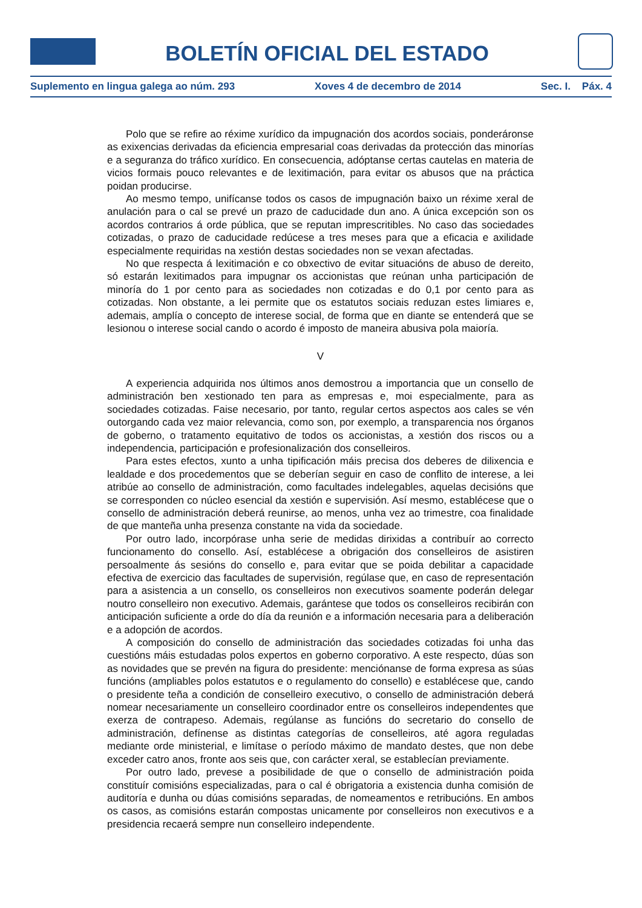BOLETÍN OFICIAL DEL ESTADO
Suplemento en lingua galega ao núm. 293 Xoves 4 de decembro de 2014 Sec. I. Páx. 4
Polo que se refire ao réxime xurídico da impugnación dos acordos sociais, ponderáronse as exixencias derivadas da eficiencia empresarial coas derivadas da protección das minorías e a seguranza do tráfico xurídico. En consecuencia, adóptanse certas cautelas en materia de vicios formais pouco relevantes e de lexitimación, para evitar os abusos que na práctica poidan producirse.
Ao mesmo tempo, unifícanse todos os casos de impugnación baixo un réxime xeral de anulación para o cal se prevé un prazo de caducidade dun ano. A única excepción son os acordos contrarios á orde pública, que se reputan imprescritibles. No caso das sociedades cotizadas, o prazo de caducidade redúcese a tres meses para que a eficacia e axilidade especialmente requiridas na xestión destas sociedades non se vexan afectadas.
No que respecta á lexitimación e co obxectivo de evitar situacións de abuso de dereito, só estarán lexitimados para impugnar os accionistas que reúnan unha participación de minoría do 1 por cento para as sociedades non cotizadas e do 0,1 por cento para as cotizadas. Non obstante, a lei permite que os estatutos sociais reduzan estes limiares e, ademais, amplía o concepto de interese social, de forma que en diante se entenderá que se lesionou o interese social cando o acordo é imposto de maneira abusiva pola maioría.
V
A experiencia adquirida nos últimos anos demostrou a importancia que un consello de administración ben xestionado ten para as empresas e, moi especialmente, para as sociedades cotizadas. Faise necesario, por tanto, regular certos aspectos aos cales se vén outorgando cada vez maior relevancia, como son, por exemplo, a transparencia nos órganos de goberno, o tratamento equitativo de todos os accionistas, a xestión dos riscos ou a independencia, participación e profesionalización dos conselleiros.
Para estes efectos, xunto a unha tipificación máis precisa dos deberes de dilixencia e lealdade e dos procedementos que se deberían seguir en caso de conflito de interese, a lei atribúe ao consello de administración, como facultades indelegables, aquelas decisións que se corresponden co núcleo esencial da xestión e supervisión. Así mesmo, establécese que o consello de administración deberá reunirse, ao menos, unha vez ao trimestre, coa finalidade de que manteña unha presenza constante na vida da sociedade.
Por outro lado, incorpórase unha serie de medidas dirixidas a contribuír ao correcto funcionamento do consello. Así, establécese a obrigación dos conselleiros de asistiren persoalmente ás sesións do consello e, para evitar que se poida debilitar a capacidade efectiva de exercicio das facultades de supervisión, regúlase que, en caso de representación para a asistencia a un consello, os conselleiros non executivos soamente poderán delegar noutro conselleiro non executivo. Ademais, garántese que todos os conselleiros recibirán con anticipación suficiente a orde do día da reunión e a información necesaria para a deliberación e a adopción de acordos.
A composición do consello de administración das sociedades cotizadas foi unha das cuestións máis estudadas polos expertos en goberno corporativo. A este respecto, dúas son as novidades que se prevén na figura do presidente: menciónanse de forma expresa as súas funcións (ampliables polos estatutos e o regulamento do consello) e establécese que, cando o presidente teña a condición de conselleiro executivo, o consello de administración deberá nomear necesariamente un conselleiro coordinador entre os conselleiros independentes que exerza de contrapeso. Ademais, regúlanse as funcións do secretario do consello de administración, defínense as distintas categorías de conselleiros, até agora reguladas mediante orde ministerial, e limítase o período máximo de mandato destes, que non debe exceder catro anos, fronte aos seis que, con carácter xeral, se establecían previamente.
Por outro lado, prevese a posibilidade de que o consello de administración poida constituír comisións especializadas, para o cal é obrigatoria a existencia dunha comisión de auditoría e dunha ou dúas comisións separadas, de nomeamentos e retribucións. En ambos os casos, as comisións estarán compostas unicamente por conselleiros non executivos e a presidencia recaerá sempre nun conselleiro independente.